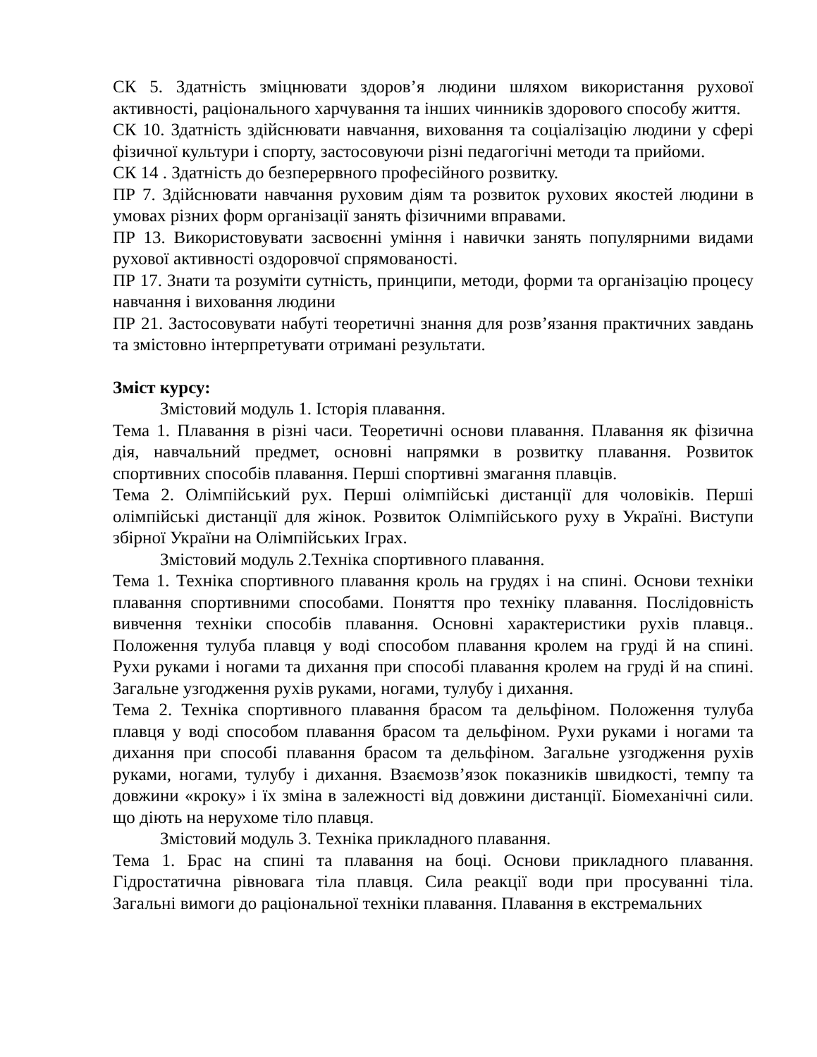СК 5. Здатність зміцнювати здоров’я людини шляхом використання рухової активності, раціонального харчування та інших чинників здорового способу життя.
СК 10. Здатність здійснювати навчання, виховання та соціалізацію людини у сфері фізичної культури і спорту, застосовуючи різні педагогічні методи та прийоми.
СК 14 . Здатність до безперервного професійного розвитку.
ПР 7. Здійснювати навчання руховим діям та розвиток рухових якостей людини в умовах різних форм організації занять фізичними вправами.
ПР 13. Використовувати засвоєнні уміння і навички занять популярними видами рухової активності оздоровчої спрямованості.
ПР 17. Знати та розуміти сутність, принципи, методи, форми та організацію процесу навчання і виховання людини
ПР 21. Застосовувати набуті теоретичні знання для розв’язання практичних завдань та змістовно інтерпретувати отримані результати.
Зміст курсу:
Змістовий модуль 1. Історія плавання.
Тема 1. Плавання в різні часи. Теоретичні основи плавання. Плавання як фізична дія, навчальний предмет, основні напрямки в розвитку плавання. Розвиток спортивних способів плавання. Перші спортивні змагання плавців.
Тема 2. Олімпійський рух. Перші олімпійські дистанції для чоловіків. Перші олімпійські дистанції для жінок. Розвиток Олімпійського руху в Україні. Виступи збірної України на Олімпійських Іграх.
Змістовий модуль 2.Техніка спортивного плавання.
Тема 1. Техніка спортивного плавання кроль на грудях і на спині. Основи техніки плавання спортивними способами. Поняття про техніку плавання. Послідовність вивчення техніки способів плавання. Основні характеристики рухів плавця.. Положення тулуба плавця у воді способом плавання кролем на груді й на спині. Рухи руками і ногами та дихання при способі плавання кролем на груді й на спині. Загальне узгодження рухів руками, ногами, тулубу і дихання.
Тема 2. Техніка спортивного плавання брасом та дельфіном. Положення тулуба плавця у воді способом плавання брасом та дельфіном. Рухи руками і ногами та дихання при способі плавання брасом та дельфіном. Загальне узгодження рухів руками, ногами, тулубу і дихання. Взаємозв’язок показників швидкості, темпу та довжини «кроку» і їх зміна в залежності від довжини дистанції. Біомеханічні сили. що діють на нерухоме тіло плавця.
Змістовий модуль 3. Техніка прикладного плавання.
Тема 1. Брас на спині та плавання на боці. Основи прикладного плавання. Гідростатична рівновага тіла плавця. Сила реакції води при просуванні тіла. Загальні вимоги до раціональної техніки плавання. Плавання в екстремальних